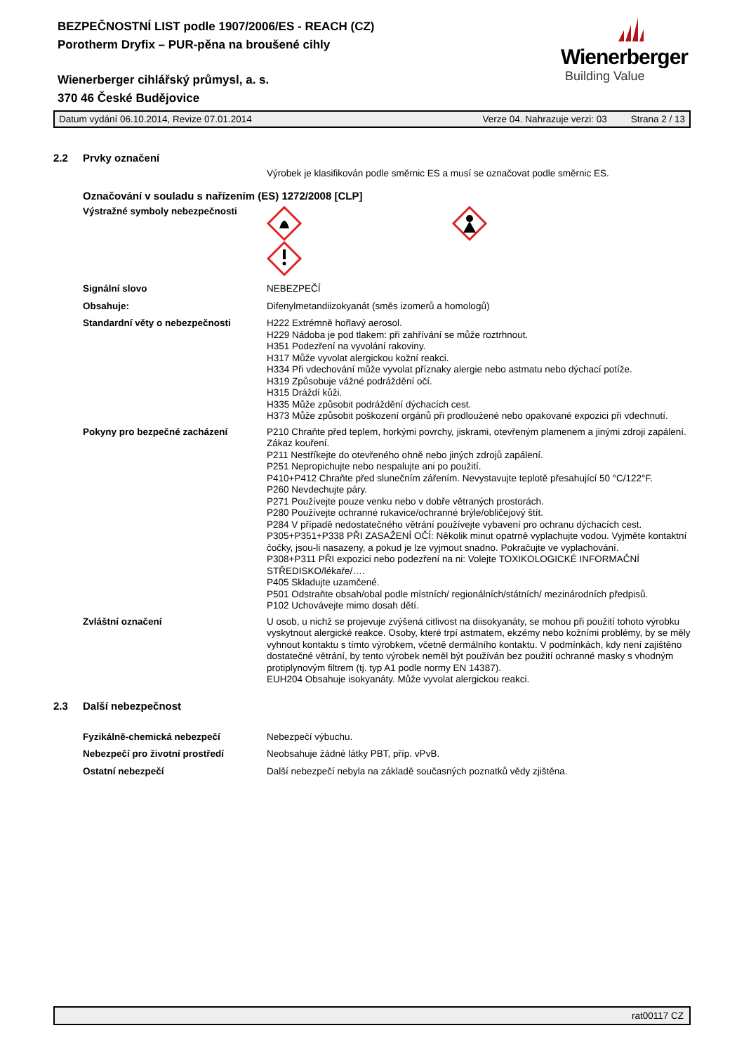BEZPEČNOSTNÍ LIST podle 1907/2006/ES - REACH (CZ)
Porotherm Dryfix – PUR-pěna na broušené cihly
Wienerberger cihlářský průmysl, a. s.
370 46 České Budějovice
Wienerberger
Building Value
Datum vydání 06.10.2014, Revize 07.01.2014 Verze 04. Nahrazuje verzi: 03 Strana 2 / 13
2.2 Prvky označení
Výrobek je klasifikován podle směrnic ES a musí se označovat podle směrnic ES.
Označování v souladu s nařízením (ES) 1272/2008 [CLP]
Výstražné symboly nebezpečnosti
Signální slovo NEBEZPEČÍ
Obsahuje: Difenylmetandiizokyanát (směs izomerů a homologů)
Standardní věty o nebezpečnosti H222 Extrémně hořlavý aerosol.
H229 Nádoba je pod tlakem: při zahřívání se může roztrhnout.
H351 Podezření na vyvolání rakoviny.
H317 Může vyvolat alergickou kožní reakci.
H334 Při vdechování může vyvolat příznaky alergie nebo astmatu nebo dýchací potíže.
H319 Způsobuje vážné podráždění očí.
H315 Dráždí kůži.
H335 Může způsobit podráždění dýchacích cest.
H373 Může způsobit poškození orgánů při prodloužené nebo opakované expozici při vdechnutí.
Pokyny pro bezpečné zacházení P210 Chraňte před teplem, horkými povrchy, jiskrami, otevřeným plamenem a jinými zdroji zapálení. Zákaz kouření.
P211 Nestříkejte do otevřeného ohně nebo jiných zdrojů zapálení.
P251 Nepropichujte nebo nespalujte ani po použití.
P410+P412 Chraňte před slunečním zářením. Nevystavujte teplotě přesahující 50 °C/122°F.
P260 Nevdechujte páry.
P271 Používejte pouze venku nebo v dobře větraných prostorách.
P280 Používejte ochranné rukavice/ochranné brýle/obličejový štít.
P284 V případě nedostatečného větrání používejte vybavení pro ochranu dýchacích cest.
P305+P351+P338 PŘI ZASAŽENÍ OČÍ: Několik minut opatrně vyplachujte vodou. Vyjměte kontaktní čočky, jsou-li nasazeny, a pokud je lze vyjmout snadno. Pokračujte ve vyplachování.
P308+P311 PŘI expozici nebo podezření na ni: Volejte TOXIKOLOGICKÉ INFORMAČNÍ STŘEDISKO/lékaře/….
P405 Skladujte uzamčené.
P501 Odstraňte obsah/obal podle místních/ regionálních/státních/ mezinárodních předpisů.
P102 Uchovávejte mimo dosah dětí.
Zvláštní označení U osob, u nichž se projevuje zvýšená citlivost na diisokyanáty, se mohou při použití tohoto výrobku vyskytnout alergické reakce. Osoby, které trpí astmatem, ekzémy nebo kožními problémy, by se měly vyhnout kontaktu s tímto výrobkem, včetně dermálního kontaktu. V podmínkách, kdy není zajištěno dostatečné větrání, by tento výrobek neměl být používán bez použití ochranné masky s vhodným protiplynovým filtrem (tj. typ A1 podle normy EN 14387).
EUH204 Obsahuje isokyanáty. Může vyvolat alergickou reakci.
2.3 Další nebezpečnost
Fyzikálně-chemická nebezpečí Nebezpečí výbuchu.
Nebezpečí pro životní prostředí Neobsahuje žádné látky PBT, příp. vPvB.
Ostatní nebezpečí Další nebezpečí nebyla na základě současných poznatků vědy zjištěna.
rat00117 CZ